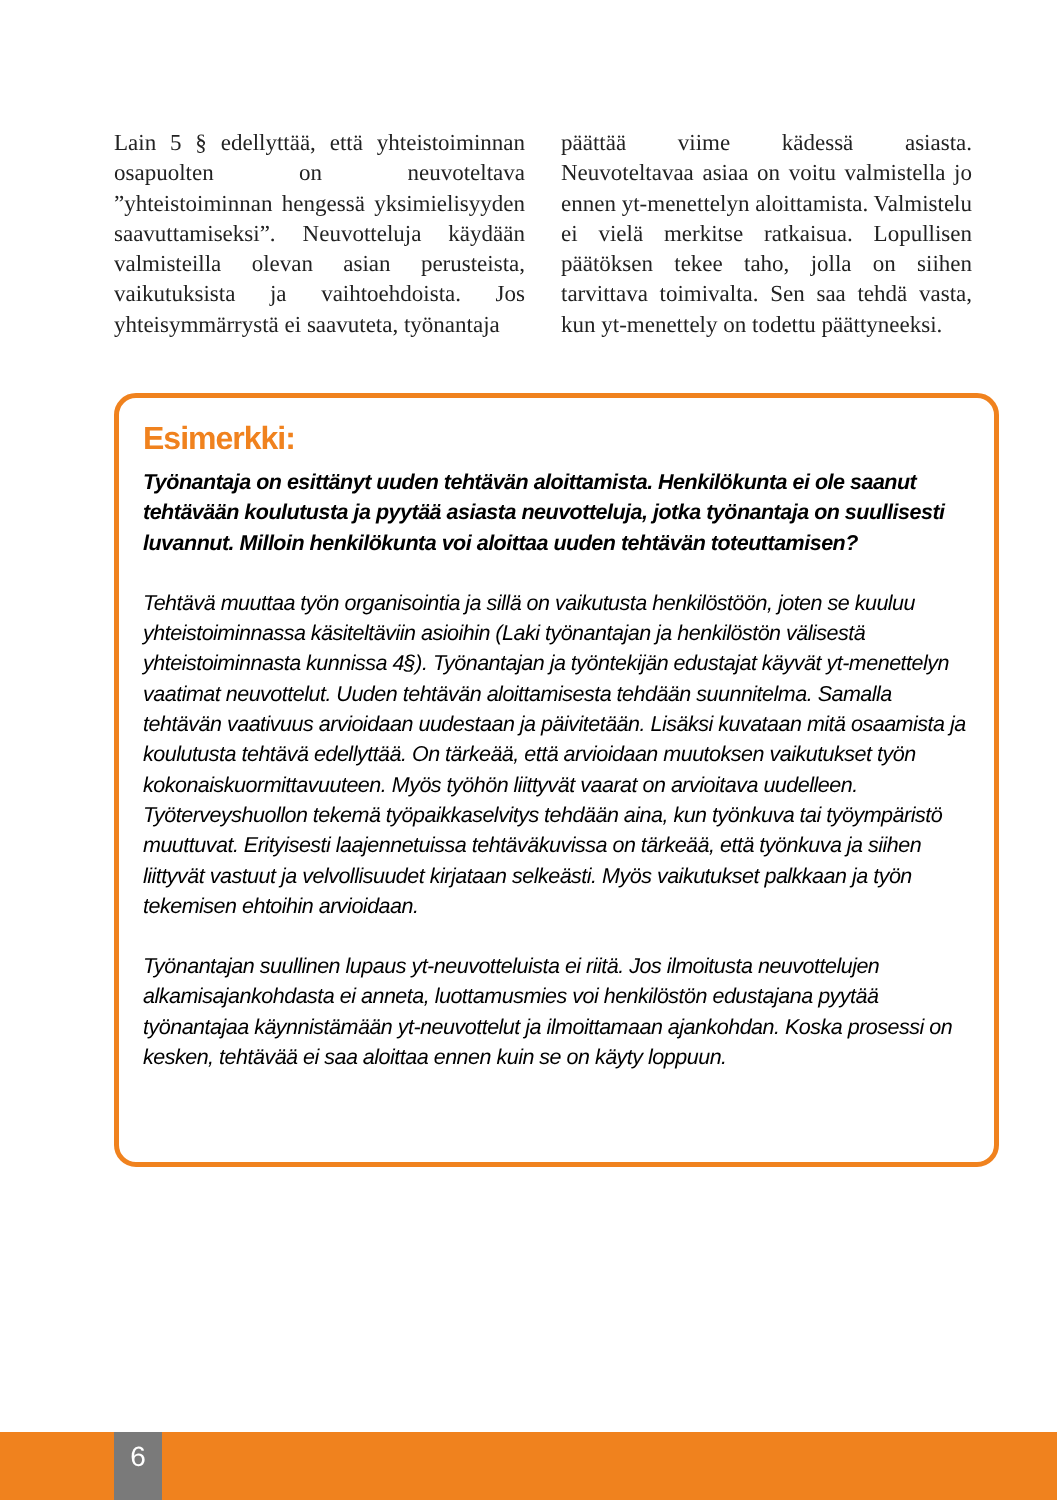Lain 5 § edellyttää, että yhteistoiminnan osapuolten on neuvoteltava ”yhteistoiminnan hengessä yksimielisyyden saavuttamiseksi”. Neuvotteluja käydään valmisteilla olevan asian perusteista, vaikutuksista ja vaihtoehdoista. Jos yhteisymmärrystä ei saavuteta, työnantaja
päättää viime kädessä asiasta. Neuvoteltavaa asiaa on voitu valmistella jo ennen yt-menettelyn aloittamista. Valmistelu ei vielä merkitse ratkaisua. Lopullisen päätöksen tekee taho, jolla on siihen tarvittava toimivalta. Sen saa tehdä vasta, kun yt-menettely on todettu päättyneeksi.
Esimerkki:
Työnantaja on esittänyt uuden tehtävän aloittamista. Henkilökunta ei ole saanut tehtävään koulutusta ja pyytää asiasta neuvotteluja, jotka työnantaja on suullisesti luvannut. Milloin henkilökunta voi aloittaa uuden tehtävän toteuttamisen?
Tehtävä muuttaa työn organisointia ja sillä on vaikutusta henkilöstöön, joten se kuuluu yhteistoiminnassa käsiteltäviin asioihin (Laki työnantajan ja henkilöstön välisestä yhteistoiminnasta kunnissa 4§). Työnantajan ja työntekijän edustajat käyvät yt-menettelyn vaatimat neuvottelut. Uuden tehtävän aloittamisesta tehdään suunnitelma. Samalla tehtävän vaativuus arvioidaan uudestaan ja päivitetään. Lisäksi kuvataan mitä osaamista ja koulutusta tehtävä edellyttää. On tärkeää, että arvioidaan muutoksen vaikutukset työn kokonaiskuormittavuuteen. Myös työhön liittyvät vaarat on arvioitava uudelleen. Työterveyshuollon tekemä työpaikkaselvitys tehdään aina, kun työnkuva tai työympäristö muuttuvat. Erityisesti laajennetuissa tehtäväkuvissa on tärkeää, että työnkuva ja siihen liittyvät vastuut ja velvollisuudet kirjataan selkeästi. Myös vaikutukset palkkaan ja työn tekemisen ehtoihin arvioidaan.
Työnantajan suullinen lupaus yt-neuvotteluista ei riitä. Jos ilmoitusta neuvottelujen alkamisajankohdasta ei anneta, luottamusmies voi henkilöstön edustajana pyytää työnantajaa käynnistämään yt-neuvottelut ja ilmoittamaan ajankohdan. Koska prosessi on kesken, tehtävää ei saa aloittaa ennen kuin se on käyty loppuun.
6